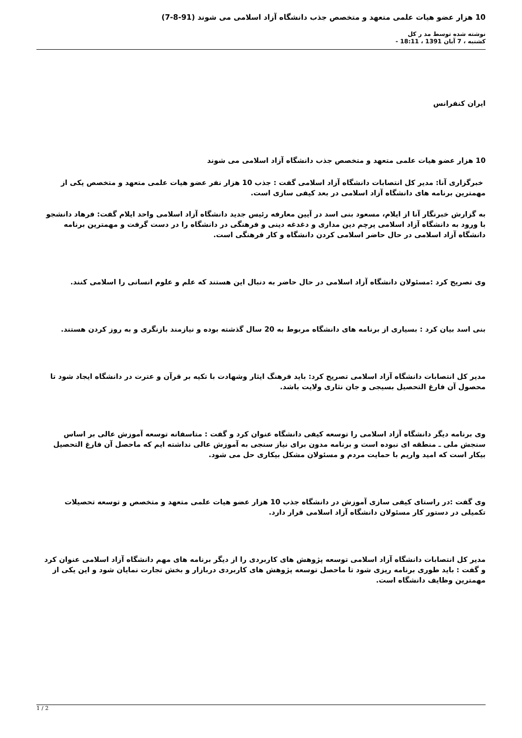10 هزار عضو هیات علمی متعهد و متخصص جذب دانشگاه آزاد اسلامی می شوند (91-8-7)
نوشته شده توسط مد ر کل
کشنبه ، 7 آبان 1391 ، 18:11 -
ایران کنفرانس
10 هزار عضو هیات علمی متعهد و متخصص جذب دانشگاه آزاد اسلامی می شوند
خبرگزاری آنا: مدیر کل انتصابات دانشگاه آزاد اسلامی گفت : جذب 10 هزار نفر عضو هیات علمی متعهد و متخصص یکی از مهمترین برنامه های دانشگاه آزاد اسلامی در بعد کیفی سازی است.
به گزارش خبرنگار آنا از ایلام، مسعود بنی اسد در آیین معارفه رئیس جدید دانشگاه آزاد اسلامی واحد ایلام گفت: فرهاد دانشجو با ورود به دانشگاه آزاد اسلامی پرچم دین مداری و دغدغه دینی و فرهنگی در دانشگاه را در دست گرفت و مهمترین برنامه دانشگاه آزاد اسلامی در حال حاضر اسلامی کردن دانشگاه و کار فرهنگی است.
وی تصریح کرد :مسئولان دانشگاه آزاد اسلامی در حال حاضر به دنبال این هستند که علم و علوم انسانی را اسلامی کنند.
بنی اسد بیان کرد : بسیاری از برنامه های دانشگاه مربوط به 20 سال گذشته بوده و نیازمند بازنگری و به روز کردن هستند.
مدیر کل انتصابات دانشگاه آزاد اسلامی تصریح کرد: باید فرهنگ ایثار وشهادت با تکیه بر قرآن و عترت در دانشگاه ایجاد شود تا محصول آن فارغ التحصیل بسیجی و جان نثاری ولایت باشد.
وی برنامه دیگر دانشگاه آزاد اسلامی را توسعه کیفی دانشگاه عنوان کرد و گفت : متاسفانه توسعه آموزش عالی بر اساس سنجش ملی ـ منطقه ای نبوده است و برنامه مدون برای نیاز سنجی به آموزش عالی نداشته ایم که ماحصل آن فارغ التحصیل بیکار است که امید واریم با حمایت مردم و مسئولان مشکل بیکاری حل می شود.
وی گفت :در راستای کیفی سازی آموزش در دانشگاه جذب 10 هزار عضو هیات علمی متعهد و متخصص و توسعه تحصیلات تکمیلی در دستور کار مسئولان دانشگاه آزاد اسلامی قرار دارد.
مدیر کل انتصابات دانشگاه آزاد اسلامی توسعه پژوهش های کاربردی را از دیگر برنامه های مهم دانشگاه آزاد اسلامی عنوان کرد و گفت : باید طوری برنامه ریزی شود تا ماحصل توسعه پژوهش های کاربردی دربازار و بخش تجارت نمایان شود و این یکی از مهمترین وظایف دانشگاه است.
1 / 2